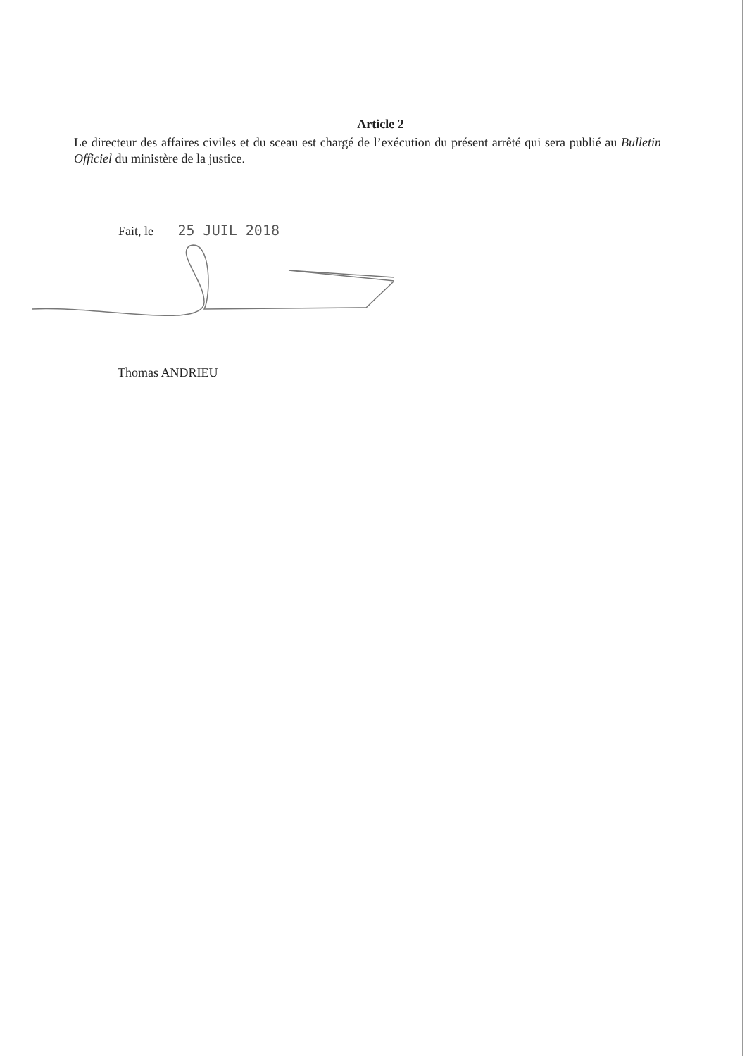Article 2
Le directeur des affaires civiles et du sceau est chargé de l’exécution du présent arrêté qui sera publié au Bulletin Officiel du ministère de la justice.
Fait, le 25 JUIL 2018
Thomas ANDRIEU